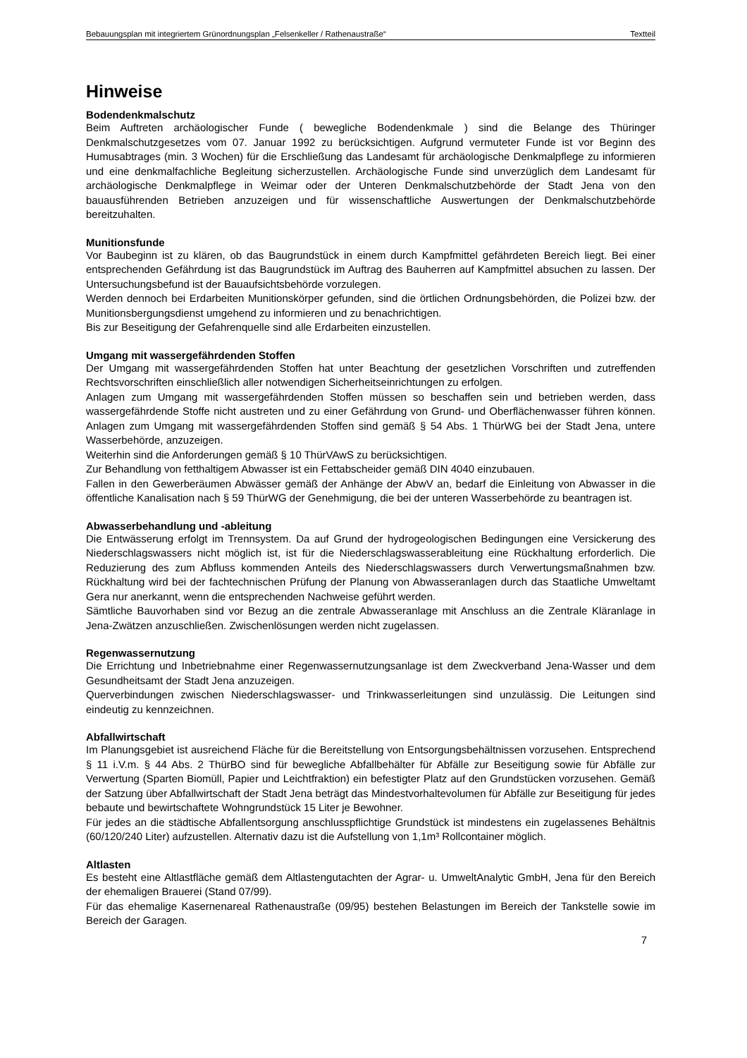Bebauungsplan mit integriertem Grünordnungsplan „Felsenkeller / Rathenaustraße“Textteil
Hinweise
Bodendenkmalschutz
Beim Auftreten archäologischer Funde ( bewegliche Bodendenkmale ) sind die Belange des Thüringer Denkmalschutzgesetzes vom 07. Januar 1992 zu berücksichtigen. Aufgrund vermuteter Funde ist vor Beginn des Humusabtrages (min. 3 Wochen) für die Erschließung das Landesamt für archäologische Denkmalpflege zu informieren und eine denkmalfachliche Begleitung sicherzustellen. Archäologische Funde sind unverzüglich dem Landesamt für archäologische Denkmalpflege in Weimar oder der Unteren Denkmalschutzbehörde der Stadt Jena von den bauausführenden Betrieben anzuzeigen und für wissenschaftliche Auswertungen der Denkmalschutzbehörde bereitzuhalten.
Munitionsfunde
Vor Baubeginn ist zu klären, ob das Baugrundstück in einem durch Kampfmittel gefährdeten Bereich liegt. Bei einer entsprechenden Gefährdung ist das Baugrundstück im Auftrag des Bauherren auf Kampfmittel absuchen zu lassen. Der Untersuchungsbefund ist der Bauaufsichtsbehörde vorzulegen.
Werden dennoch bei Erdarbeiten Munitionskörper gefunden, sind die örtlichen Ordnungsbehörden, die Polizei bzw. der Munitionsbergungsdienst umgehend zu informieren und zu benachrichtigen.
Bis zur Beseitigung der Gefahrenquelle sind alle Erdarbeiten einzustellen.
Umgang mit wassergefährdenden Stoffen
Der Umgang mit wassergefährdenden Stoffen hat unter Beachtung der gesetzlichen Vorschriften und zutreffenden Rechtsvorschriften einschließlich aller notwendigen Sicherheitseinrichtungen zu erfolgen.
Anlagen zum Umgang mit wassergefährdenden Stoffen müssen so beschaffen sein und betrieben werden, dass wassergefährdende Stoffe nicht austreten und zu einer Gefährdung von Grund- und Oberflächenwasser führen können. Anlagen zum Umgang mit wassergefährdenden Stoffen sind gemäß § 54 Abs. 1 ThürWG bei der Stadt Jena, untere Wasserbehörde, anzuzeigen.
Weiterhin sind die Anforderungen gemäß § 10 ThürVAwS zu berücksichtigen.
Zur Behandlung von fetthaltigem Abwasser ist ein Fettabscheider gemäß DIN 4040 einzubauen.
Fallen in den Gewerberäumen Abwässer gemäß der Anhänge der AbwV an, bedarf die Einleitung von Abwasser in die öffentliche Kanalisation nach § 59 ThürWG der Genehmigung, die bei der unteren Wasserbehörde zu beantragen ist.
Abwasserbehandlung und -ableitung
Die Entwässerung erfolgt im Trennsystem. Da auf Grund der hydrogeologischen Bedingungen eine Versickerung des Niederschlagswassers nicht möglich ist, ist für die Niederschlagswasserableitung eine Rückhaltung erforderlich. Die Reduzierung des zum Abfluss kommenden Anteils des Niederschlagswassers durch Verwertungsmaßnahmen bzw. Rückhaltung wird bei der fachtechnischen Prüfung der Planung von Abwasseranlagen durch das Staatliche Umweltamt Gera nur anerkannt, wenn die entsprechenden Nachweise geführt werden.
Sämtliche Bauvorhaben sind vor Bezug an die zentrale Abwasseranlage mit Anschluss an die Zentrale Kläranlage in Jena-Zwätzen anzuschließen. Zwischenlösungen werden nicht zugelassen.
Regenwassernutzung
Die Errichtung und Inbetriebnahme einer Regenwassernutzungsanlage ist dem Zweckverband Jena-Wasser und dem Gesundheitsamt der Stadt Jena anzuzeigen.
Querverbindungen zwischen Niederschlagswasser- und Trinkwasserleitungen sind unzulässig. Die Leitungen sind eindeutig zu kennzeichnen.
Abfallwirtschaft
Im Planungsgebiet ist ausreichend Fläche für die Bereitstellung von Entsorgungsbehältnissen vorzusehen. Entsprechend § 11 i.V.m. § 44 Abs. 2 ThürBO sind für bewegliche Abfallbehälter für Abfälle zur Beseitigung sowie für Abfälle zur Verwertung (Sparten Biomüll, Papier und Leichtfraktion) ein befestigter Platz auf den Grundstücken vorzusehen. Gemäß der Satzung über Abfallwirtschaft der Stadt Jena beträgt das Mindestvorhaltevolumen für Abfälle zur Beseitigung für jedes bebaute und bewirtschaftete Wohngrundstück 15 Liter je Bewohner.
Für jedes an die städtische Abfallentsorgung anschlusspflichtige Grundstück ist mindestens ein zugelassenes Behältnis (60/120/240 Liter) aufzustellen. Alternativ dazu ist die Aufstellung von 1,1m³ Rollcontainer möglich.
Altlasten
Es besteht eine Altlastfläche gemäß dem Altlastengutachten der Agrar- u. UmweltAnalytic GmbH, Jena für den Bereich der ehemaligen Brauerei (Stand 07/99).
Für das ehemalige Kasernenareal Rathenaustraße (09/95) bestehen Belastungen im Bereich der Tankstelle sowie im Bereich der Garagen.
7